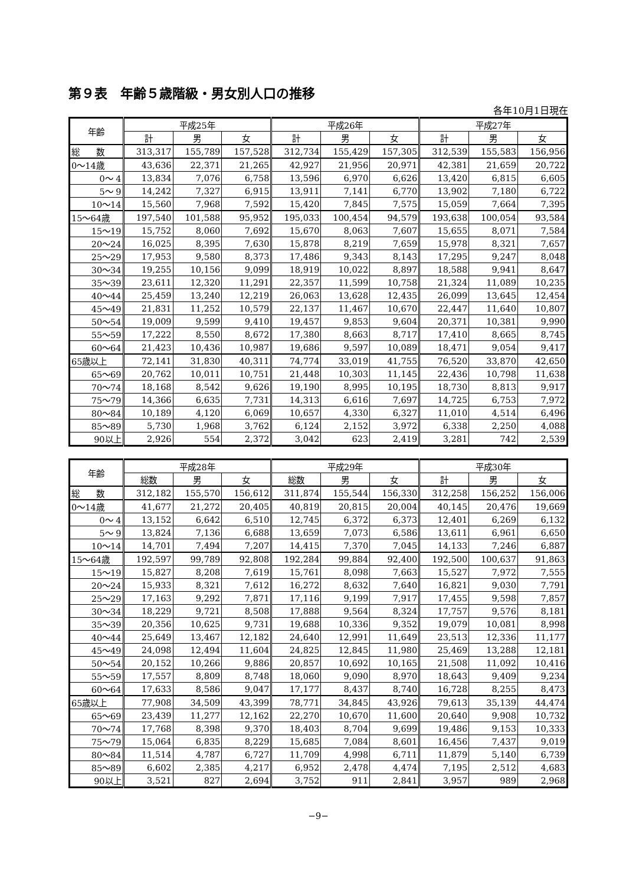第９表　年齢５歳階級・男女別人口の推移
各年10月1日現在
| 年齢 | 平成25年 | | | 平成26年 | | | 平成27年 | | |
| --- | --- | --- | --- | --- | --- | --- | --- | --- | --- |
| | 計 | 男 | 女 | 計 | 男 | 女 | 計 | 男 | 女 |
| 総 数 | 313,317 | 155,789 | 157,528 | 312,734 | 155,429 | 157,305 | 312,539 | 155,583 | 156,956 |
| 0～14歳 | 43,636 | 22,371 | 21,265 | 42,927 | 21,956 | 20,971 | 42,381 | 21,659 | 20,722 |
| 0～ 4 | 13,834 | 7,076 | 6,758 | 13,596 | 6,970 | 6,626 | 13,420 | 6,815 | 6,605 |
| 5～ 9 | 14,242 | 7,327 | 6,915 | 13,911 | 7,141 | 6,770 | 13,902 | 7,180 | 6,722 |
| 10～14 | 15,560 | 7,968 | 7,592 | 15,420 | 7,845 | 7,575 | 15,059 | 7,664 | 7,395 |
| 15～64歳 | 197,540 | 101,588 | 95,952 | 195,033 | 100,454 | 94,579 | 193,638 | 100,054 | 93,584 |
| 15～19 | 15,752 | 8,060 | 7,692 | 15,670 | 8,063 | 7,607 | 15,655 | 8,071 | 7,584 |
| 20～24 | 16,025 | 8,395 | 7,630 | 15,878 | 8,219 | 7,659 | 15,978 | 8,321 | 7,657 |
| 25～29 | 17,953 | 9,580 | 8,373 | 17,486 | 9,343 | 8,143 | 17,295 | 9,247 | 8,048 |
| 30～34 | 19,255 | 10,156 | 9,099 | 18,919 | 10,022 | 8,897 | 18,588 | 9,941 | 8,647 |
| 35～39 | 23,611 | 12,320 | 11,291 | 22,357 | 11,599 | 10,758 | 21,324 | 11,089 | 10,235 |
| 40～44 | 25,459 | 13,240 | 12,219 | 26,063 | 13,628 | 12,435 | 26,099 | 13,645 | 12,454 |
| 45～49 | 21,831 | 11,252 | 10,579 | 22,137 | 11,467 | 10,670 | 22,447 | 11,640 | 10,807 |
| 50～54 | 19,009 | 9,599 | 9,410 | 19,457 | 9,853 | 9,604 | 20,371 | 10,381 | 9,990 |
| 55～59 | 17,222 | 8,550 | 8,672 | 17,380 | 8,663 | 8,717 | 17,410 | 8,665 | 8,745 |
| 60～64 | 21,423 | 10,436 | 10,987 | 19,686 | 9,597 | 10,089 | 18,471 | 9,054 | 9,417 |
| 65歳以上 | 72,141 | 31,830 | 40,311 | 74,774 | 33,019 | 41,755 | 76,520 | 33,870 | 42,650 |
| 65～69 | 20,762 | 10,011 | 10,751 | 21,448 | 10,303 | 11,145 | 22,436 | 10,798 | 11,638 |
| 70～74 | 18,168 | 8,542 | 9,626 | 19,190 | 8,995 | 10,195 | 18,730 | 8,813 | 9,917 |
| 75～79 | 14,366 | 6,635 | 7,731 | 14,313 | 6,616 | 7,697 | 14,725 | 6,753 | 7,972 |
| 80～84 | 10,189 | 4,120 | 6,069 | 10,657 | 4,330 | 6,327 | 11,010 | 4,514 | 6,496 |
| 85～89 | 5,730 | 1,968 | 3,762 | 6,124 | 2,152 | 3,972 | 6,338 | 2,250 | 4,088 |
| 90以上 | 2,926 | 554 | 2,372 | 3,042 | 623 | 2,419 | 3,281 | 742 | 2,539 |
| 年齢 | 平成28年 | | | 平成29年 | | | 平成30年 | | |
| --- | --- | --- | --- | --- | --- | --- | --- | --- | --- |
| | 総数 | 男 | 女 | 総数 | 男 | 女 | 計 | 男 | 女 |
| 総 数 | 312,182 | 155,570 | 156,612 | 311,874 | 155,544 | 156,330 | 312,258 | 156,252 | 156,006 |
| 0～14歳 | 41,677 | 21,272 | 20,405 | 40,819 | 20,815 | 20,004 | 40,145 | 20,476 | 19,669 |
| 0～ 4 | 13,152 | 6,642 | 6,510 | 12,745 | 6,372 | 6,373 | 12,401 | 6,269 | 6,132 |
| 5～ 9 | 13,824 | 7,136 | 6,688 | 13,659 | 7,073 | 6,586 | 13,611 | 6,961 | 6,650 |
| 10～14 | 14,701 | 7,494 | 7,207 | 14,415 | 7,370 | 7,045 | 14,133 | 7,246 | 6,887 |
| 15～64歳 | 192,597 | 99,789 | 92,808 | 192,284 | 99,884 | 92,400 | 192,500 | 100,637 | 91,863 |
| 15～19 | 15,827 | 8,208 | 7,619 | 15,761 | 8,098 | 7,663 | 15,527 | 7,972 | 7,555 |
| 20～24 | 15,933 | 8,321 | 7,612 | 16,272 | 8,632 | 7,640 | 16,821 | 9,030 | 7,791 |
| 25～29 | 17,163 | 9,292 | 7,871 | 17,116 | 9,199 | 7,917 | 17,455 | 9,598 | 7,857 |
| 30～34 | 18,229 | 9,721 | 8,508 | 17,888 | 9,564 | 8,324 | 17,757 | 9,576 | 8,181 |
| 35～39 | 20,356 | 10,625 | 9,731 | 19,688 | 10,336 | 9,352 | 19,079 | 10,081 | 8,998 |
| 40～44 | 25,649 | 13,467 | 12,182 | 24,640 | 12,991 | 11,649 | 23,513 | 12,336 | 11,177 |
| 45～49 | 24,098 | 12,494 | 11,604 | 24,825 | 12,845 | 11,980 | 25,469 | 13,288 | 12,181 |
| 50～54 | 20,152 | 10,266 | 9,886 | 20,857 | 10,692 | 10,165 | 21,508 | 11,092 | 10,416 |
| 55～59 | 17,557 | 8,809 | 8,748 | 18,060 | 9,090 | 8,970 | 18,643 | 9,409 | 9,234 |
| 60～64 | 17,633 | 8,586 | 9,047 | 17,177 | 8,437 | 8,740 | 16,728 | 8,255 | 8,473 |
| 65歳以上 | 77,908 | 34,509 | 43,399 | 78,771 | 34,845 | 43,926 | 79,613 | 35,139 | 44,474 |
| 65～69 | 23,439 | 11,277 | 12,162 | 22,270 | 10,670 | 11,600 | 20,640 | 9,908 | 10,732 |
| 70～74 | 17,768 | 8,398 | 9,370 | 18,403 | 8,704 | 9,699 | 19,486 | 9,153 | 10,333 |
| 75～79 | 15,064 | 6,835 | 8,229 | 15,685 | 7,084 | 8,601 | 16,456 | 7,437 | 9,019 |
| 80～84 | 11,514 | 4,787 | 6,727 | 11,709 | 4,998 | 6,711 | 11,879 | 5,140 | 6,739 |
| 85～89 | 6,602 | 2,385 | 4,217 | 6,952 | 2,478 | 4,474 | 7,195 | 2,512 | 4,683 |
| 90以上 | 3,521 | 827 | 2,694 | 3,752 | 911 | 2,841 | 3,957 | 989 | 2,968 |
−9−